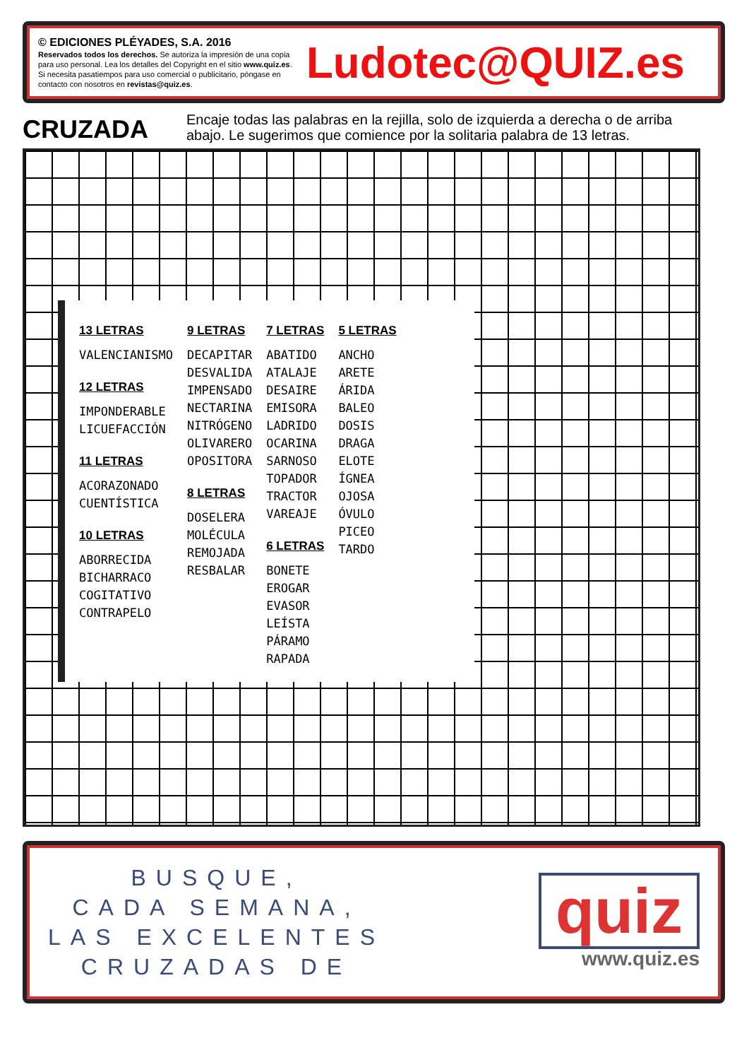© EDICIONES PLÉYADES, S.A. 2016
Reservados todos los derechos. Se autoriza la impresión de una copia para uso personal. Lea los detalles del Copyright en el sitio www.quiz.es. Si necesita pasatiempos para uso comercial o publicitario, póngase en contacto con nosotros en revistas@quiz.es.
Ludotec@QUIZ.es
CRUZADA
Encaje todas las palabras en la rejilla, solo de izquierda a derecha o de arriba abajo. Le sugerimos que comience por la solitaria palabra de 13 letras.
13 LETRAS
VALENCIANISMO
12 LETRAS
IMPONDERABLE
LICUEFACCIÓN
11 LETRAS
ACORAZONADO
CUENTÍSTICA
10 LETRAS
ABORRECIDA
BICHARRACO
COGITATIVO
CONTRAPELO
9 LETRAS
DECAPITAR
DESVALIDA
IMPENSADO
NECTARINA
NITRÓGENO
OLIVARERO
OPOSITORA
8 LETRAS
DOSELERA
MOLÉCULA
REMOJADA
RESBALAR
7 LETRAS
ABATIDO
ATALAJE
DESAIRE
EMISORA
LADRIDO
OCARINA
SARNOSO
TOPADOR
TRACTOR
VAREAJE
6 LETRAS
BONETE
EROGAR
EVASOR
LEÍSTA
PÁRAMO
RAPADA
5 LETRAS
ANCHO
ARETE
ÁRIDA
BALEO
DOSIS
DRAGA
ELOTE
ÍGNEA
OJOSA
ÓVULO
PICEO
TARDO
BUSQUE,
CADA SEMANA,
LAS EXCELENTES
CRUZADAS DE
quiz
www.quiz.es